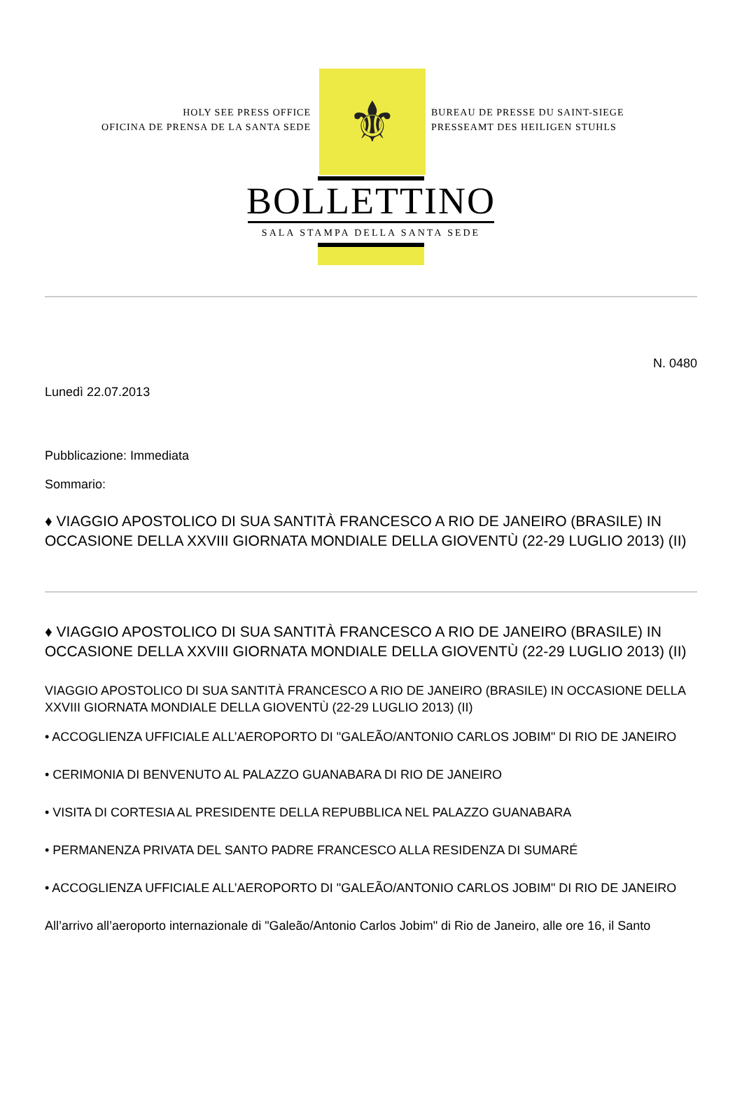HOLY SEE PRESS OFFICE
OFICINA DE PRENSA DE LA SANTA SEDE
⚜
BUREAU DE PRESSE DU SAINT-SIEGE
PRESSEAMT DES HEILIGEN STUHLS
BOLLETTINO
SALA STAMPA DELLA SANTA SEDE
N. 0480
Lunedì 22.07.2013
Pubblicazione: Immediata
Sommario:
♦ VIAGGIO APOSTOLICO DI SUA SANTITÀ FRANCESCO A RIO DE JANEIRO (BRASILE) IN OCCASIONE DELLA XXVIII GIORNATA MONDIALE DELLA GIOVENTÙ (22-29 LUGLIO 2013) (II)
♦ VIAGGIO APOSTOLICO DI SUA SANTITÀ FRANCESCO A RIO DE JANEIRO (BRASILE) IN OCCASIONE DELLA XXVIII GIORNATA MONDIALE DELLA GIOVENTÙ (22-29 LUGLIO 2013) (II)
VIAGGIO APOSTOLICO DI SUA SANTITÀ FRANCESCO A RIO DE JANEIRO (BRASILE) IN OCCASIONE DELLA XXVIII GIORNATA MONDIALE DELLA GIOVENTÙ (22-29 LUGLIO 2013) (II)
• ACCOGLIENZA UFFICIALE ALL’AEROPORTO DI "GALEÃO/ANTONIO CARLOS JOBIM" DI RIO DE JANEIRO
• CERIMONIA DI BENVENUTO AL PALAZZO GUANABARA DI RIO DE JANEIRO
• VISITA DI CORTESIA AL PRESIDENTE DELLA REPUBBLICA NEL PALAZZO GUANABARA
• PERMANENZA PRIVATA DEL SANTO PADRE FRANCESCO ALLA RESIDENZA DI SUMARÉ
• ACCOGLIENZA UFFICIALE ALL’AEROPORTO DI "GALEÃO/ANTONIO CARLOS JOBIM" DI RIO DE JANEIRO
All’arrivo all’aeroporto internazionale di "Galeão/Antonio Carlos Jobim" di Rio de Janeiro, alle ore 16, il Santo